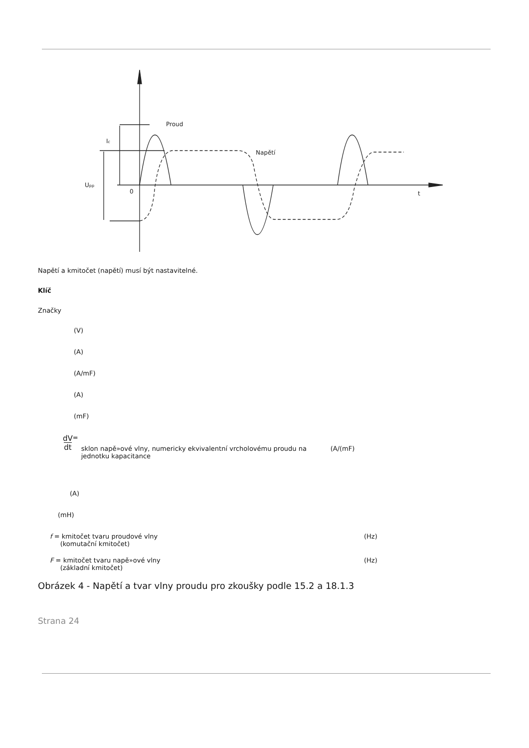Proud
Napětí
Ic
Upp
0
t
Napětí a kmitočet (napětí) musí být nastavitelné.
Klíč
Značky
(V)
(A)
(A/mF)
(A)
(mF)
dV
dt = sklon napě»ové vlny, numericky ekvivalentní vrcholovému proudu na jednotku kapacitance (A/(mF)
(A)
(mH)
f = kmitočet tvaru proudové vlny
(komutační kmitočet) (Hz)
F = kmitočet tvaru napě»ové vlny
(základní kmitočet) (Hz)
Obrázek 4 - Napětí a tvar vlny proudu pro zkoušky podle 15.2 a 18.1.3
Strana 24